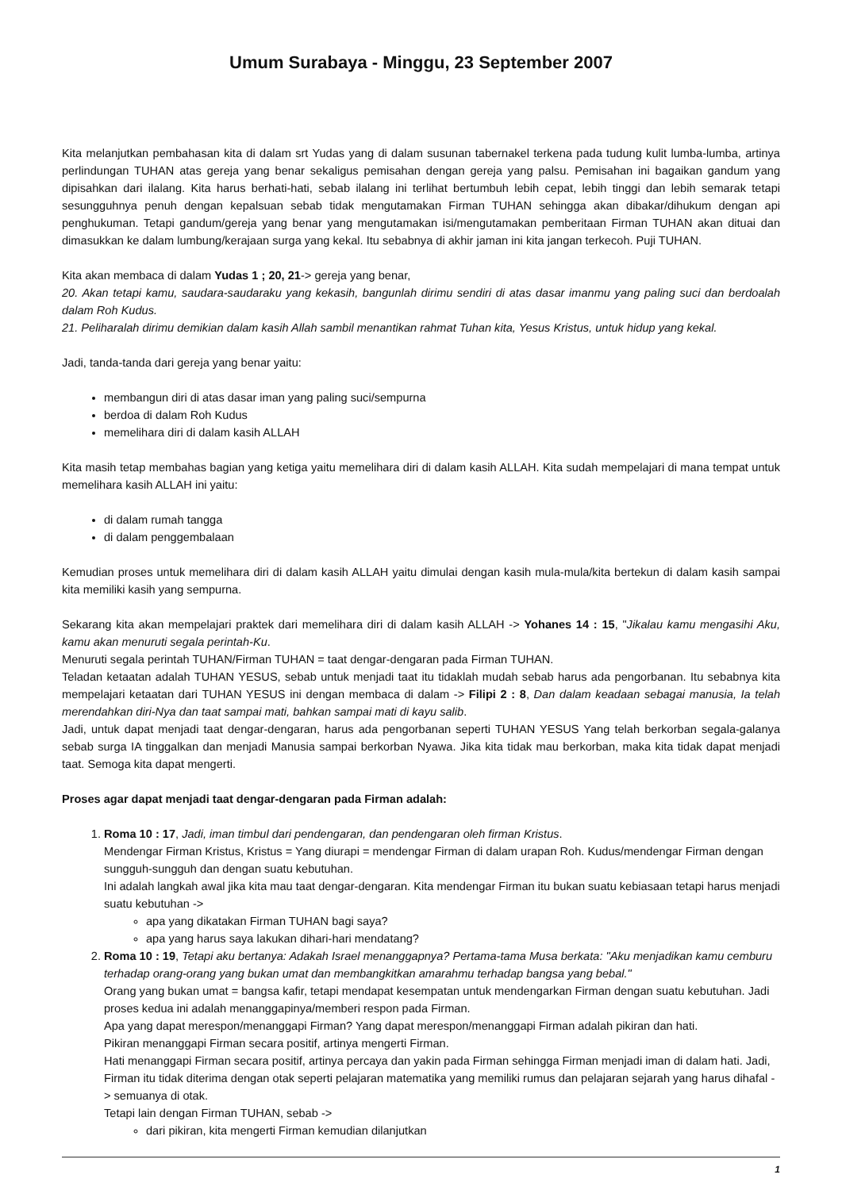Umum Surabaya - Minggu, 23 September 2007
Kita melanjutkan pembahasan kita di dalam srt Yudas yang di dalam susunan tabernakel terkena pada tudung kulit lumba-lumba, artinya perlindungan TUHAN atas gereja yang benar sekaligus pemisahan dengan gereja yang palsu. Pemisahan ini bagaikan gandum yang dipisahkan dari ilalang. Kita harus berhati-hati, sebab ilalang ini terlihat bertumbuh lebih cepat, lebih tinggi dan lebih semarak tetapi sesungguhnya penuh dengan kepalsuan sebab tidak mengutamakan Firman TUHAN sehingga akan dibakar/dihukum dengan api penghukuman. Tetapi gandum/gereja yang benar yang mengutamakan isi/mengutamakan pemberitaan Firman TUHAN akan dituai dan dimasukkan ke dalam lumbung/kerajaan surga yang kekal. Itu sebabnya di akhir jaman ini kita jangan terkecoh. Puji TUHAN.
Kita akan membaca di dalam Yudas 1 ; 20, 21-> gereja yang benar,
20. Akan tetapi kamu, saudara-saudaraku yang kekasih, bangunlah dirimu sendiri di atas dasar imanmu yang paling suci dan berdoalah dalam Roh Kudus.
21. Peliharalah dirimu demikian dalam kasih Allah sambil menantikan rahmat Tuhan kita, Yesus Kristus, untuk hidup yang kekal.
Jadi, tanda-tanda dari gereja yang benar yaitu:
membangun diri di atas dasar iman yang paling suci/sempurna
berdoa di dalam Roh Kudus
memelihara diri di dalam kasih ALLAH
Kita masih tetap membahas bagian yang ketiga yaitu memelihara diri di dalam kasih ALLAH. Kita sudah mempelajari di mana tempat untuk memelihara kasih ALLAH ini yaitu:
di dalam rumah tangga
di dalam penggembalaan
Kemudian proses untuk memelihara diri di dalam kasih ALLAH yaitu dimulai dengan kasih mula-mula/kita bertekun di dalam kasih sampai kita memiliki kasih yang sempurna.
Sekarang kita akan mempelajari praktek dari memelihara diri di dalam kasih ALLAH -> Yohanes 14 : 15, "Jikalau kamu mengasihi Aku, kamu akan menuruti segala perintah-Ku.
Menuruti segala perintah TUHAN/Firman TUHAN = taat dengar-dengaran pada Firman TUHAN.
Teladan ketaatan adalah TUHAN YESUS, sebab untuk menjadi taat itu tidaklah mudah sebab harus ada pengorbanan. Itu sebabnya kita mempelajari ketaatan dari TUHAN YESUS ini dengan membaca di dalam -> Filipi 2 : 8, Dan dalam keadaan sebagai manusia, Ia telah merendahkan diri-Nya dan taat sampai mati, bahkan sampai mati di kayu salib.
Jadi, untuk dapat menjadi taat dengar-dengaran, harus ada pengorbanan seperti TUHAN YESUS Yang telah berkorban segala-galanya sebab surga IA tinggalkan dan menjadi Manusia sampai berkorban Nyawa. Jika kita tidak mau berkorban, maka kita tidak dapat menjadi taat. Semoga kita dapat mengerti.
Proses agar dapat menjadi taat dengar-dengaran pada Firman adalah:
1. Roma 10 : 17, Jadi, iman timbul dari pendengaran, dan pendengaran oleh firman Kristus.
Mendengar Firman Kristus, Kristus = Yang diurapi = mendengar Firman di dalam urapan Roh. Kudus/mendengar Firman dengan sungguh-sungguh dan dengan suatu kebutuhan.
Ini adalah langkah awal jika kita mau taat dengar-dengaran. Kita mendengar Firman itu bukan suatu kebiasaan tetapi harus menjadi suatu kebutuhan ->
apa yang dikatakan Firman TUHAN bagi saya?
apa yang harus saya lakukan dihari-hari mendatang?
2. Roma 10 : 19, Tetapi aku bertanya: Adakah Israel menanggapnya? Pertama-tama Musa berkata: "Aku menjadikan kamu cemburu terhadap orang-orang yang bukan umat dan membangkitkan amarahmu terhadap bangsa yang bebal."
Orang yang bukan umat = bangsa kafir, tetapi mendapat kesempatan untuk mendengarkan Firman dengan suatu kebutuhan. Jadi proses kedua ini adalah menanggapinya/memberi respon pada Firman.
Apa yang dapat merespon/menanggapi Firman? Yang dapat merespon/menanggapi Firman adalah pikiran dan hati.
Pikiran menanggapi Firman secara positif, artinya mengerti Firman.
Hati menanggapi Firman secara positif, artinya percaya dan yakin pada Firman sehingga Firman menjadi iman di dalam hati. Jadi, Firman itu tidak diterima dengan otak seperti pelajaran matematika yang memiliki rumus dan pelajaran sejarah yang harus dihafal -> semuanya di otak.
Tetapi lain dengan Firman TUHAN, sebab ->
dari pikiran, kita mengerti Firman kemudian dilanjutkan
1